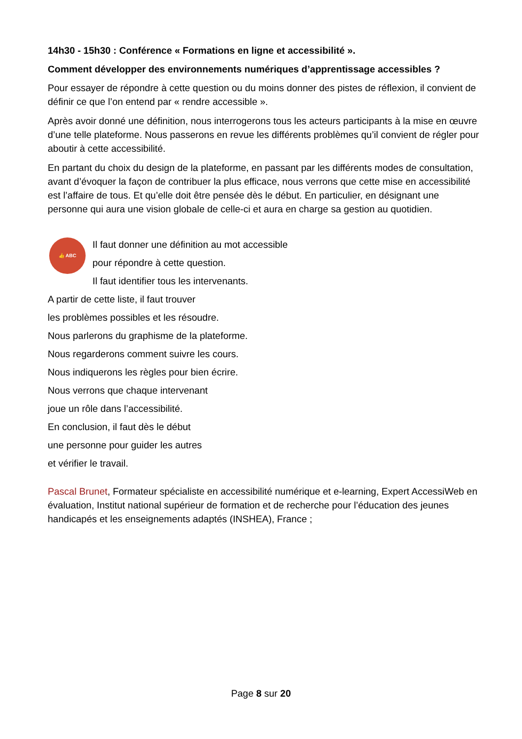14h30 - 15h30 : Conférence « Formations en ligne et accessibilité ».
Comment développer des environnements numériques d’apprentissage accessibles ?
Pour essayer de répondre à cette question ou du moins donner des pistes de réflexion, il convient de définir ce que l’on entend par « rendre accessible ».
Après avoir donné une définition, nous interrogerons tous les acteurs participants à la mise en œuvre d’une telle plateforme. Nous passerons en revue les différents problèmes qu’il convient de régler pour aboutir à cette accessibilité.
En partant du choix du design de la plateforme, en passant par les différents modes de consultation, avant d’évoquer la façon de contribuer la plus efficace, nous verrons que cette mise en accessibilité est l’affaire de tous. Et qu’elle doit être pensée dès le début. En particulier, en désignant une personne qui aura une vision globale de celle-ci et aura en charge sa gestion au quotidien.
👍 ABC
Il faut donner une définition au mot accessible
pour répondre à cette question.
Il faut identifier tous les intervenants.
A partir de cette liste, il faut trouver
les problèmes possibles et les résoudre.
Nous parlerons du graphisme de la plateforme.
Nous regarderons comment suivre les cours.
Nous indiquerons les règles pour bien écrire.
Nous verrons que chaque intervenant
joue un rôle dans l’accessibilité.
En conclusion, il faut dès le début
une personne pour guider les autres
et vérifier le travail.
Pascal Brunet, Formateur spécialiste en accessibilité numérique et e-learning, Expert AccessiWeb en évaluation, Institut national supérieur de formation et de recherche pour l’éducation des jeunes handicapés et les enseignements adaptés (INSHEA), France ;
Page 8 sur 20